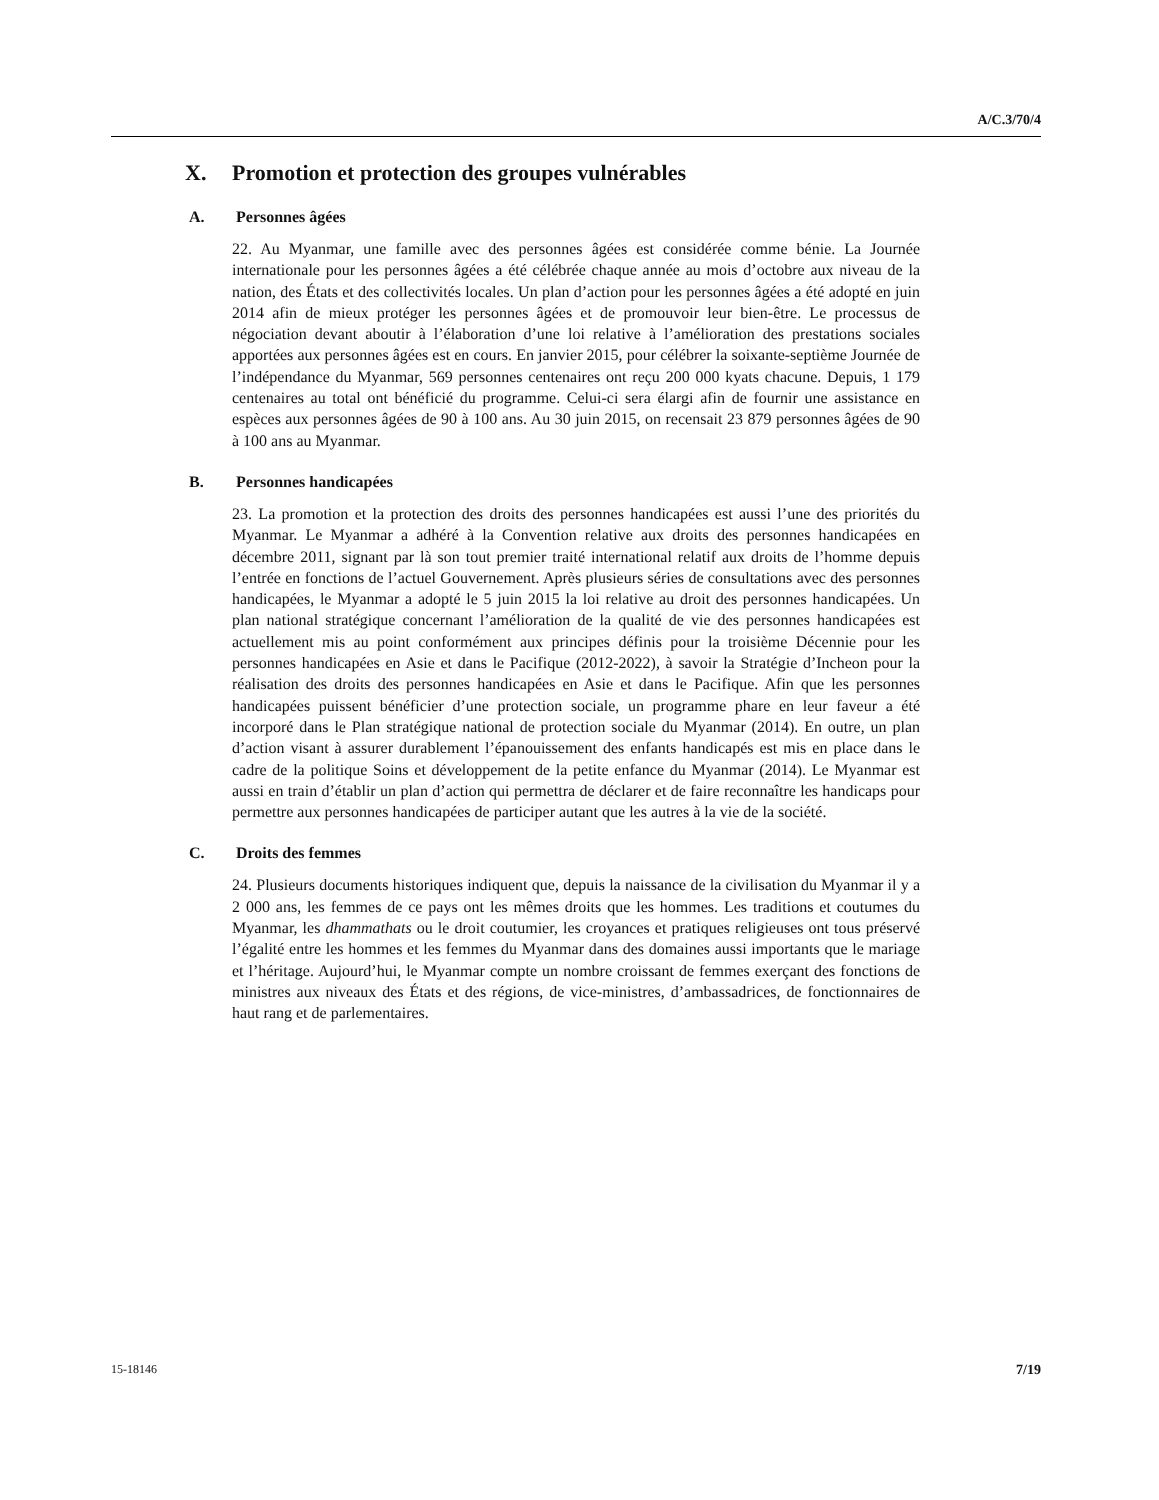A/C.3/70/4
X. Promotion et protection des groupes vulnérables
A. Personnes âgées
22. Au Myanmar, une famille avec des personnes âgées est considérée comme bénie. La Journée internationale pour les personnes âgées a été célébrée chaque année au mois d’octobre aux niveau de la nation, des États et des collectivités locales. Un plan d’action pour les personnes âgées a été adopté en juin 2014 afin de mieux protéger les personnes âgées et de promouvoir leur bien-être. Le processus de négociation devant aboutir à l’élaboration d’une loi relative à l’amélioration des prestations sociales apportées aux personnes âgées est en cours. En janvier 2015, pour célébrer la soixante-septième Journée de l’indépendance du Myanmar, 569 personnes centenaires ont reçu 200 000 kyats chacune. Depuis, 1 179 centenaires au total ont bénéficié du programme. Celui-ci sera élargi afin de fournir une assistance en espèces aux personnes âgées de 90 à 100 ans. Au 30 juin 2015, on recensait 23 879 personnes âgées de 90 à 100 ans au Myanmar.
B. Personnes handicapées
23. La promotion et la protection des droits des personnes handicapées est aussi l’une des priorités du Myanmar. Le Myanmar a adhéré à la Convention relative aux droits des personnes handicapées en décembre 2011, signant par là son tout premier traité international relatif aux droits de l’homme depuis l’entrée en fonctions de l’actuel Gouvernement. Après plusieurs séries de consultations avec des personnes handicapées, le Myanmar a adopté le 5 juin 2015 la loi relative au droit des personnes handicapées. Un plan national stratégique concernant l’amélioration de la qualité de vie des personnes handicapées est actuellement mis au point conformément aux principes définis pour la troisième Décennie pour les personnes handicapées en Asie et dans le Pacifique (2012-2022), à savoir la Stratégie d’Incheon pour la réalisation des droits des personnes handicapées en Asie et dans le Pacifique. Afin que les personnes handicapées puissent bénéficier d’une protection sociale, un programme phare en leur faveur a été incorporé dans le Plan stratégique national de protection sociale du Myanmar (2014). En outre, un plan d’action visant à assurer durablement l’épanouissement des enfants handicapés est mis en place dans le cadre de la politique Soins et développement de la petite enfance du Myanmar (2014). Le Myanmar est aussi en train d’établir un plan d’action qui permettra de déclarer et de faire reconnaître les handicaps pour permettre aux personnes handicapées de participer autant que les autres à la vie de la société.
C. Droits des femmes
24. Plusieurs documents historiques indiquent que, depuis la naissance de la civilisation du Myanmar il y a 2 000 ans, les femmes de ce pays ont les mêmes droits que les hommes. Les traditions et coutumes du Myanmar, les dhammathats ou le droit coutumier, les croyances et pratiques religieuses ont tous préservé l’égalité entre les hommes et les femmes du Myanmar dans des domaines aussi importants que le mariage et l’héritage. Aujourd’hui, le Myanmar compte un nombre croissant de femmes exerçant des fonctions de ministres aux niveaux des États et des régions, de vice-ministres, d’ambassadrices, de fonctionnaires de haut rang et de parlementaires.
15-18146 7/19